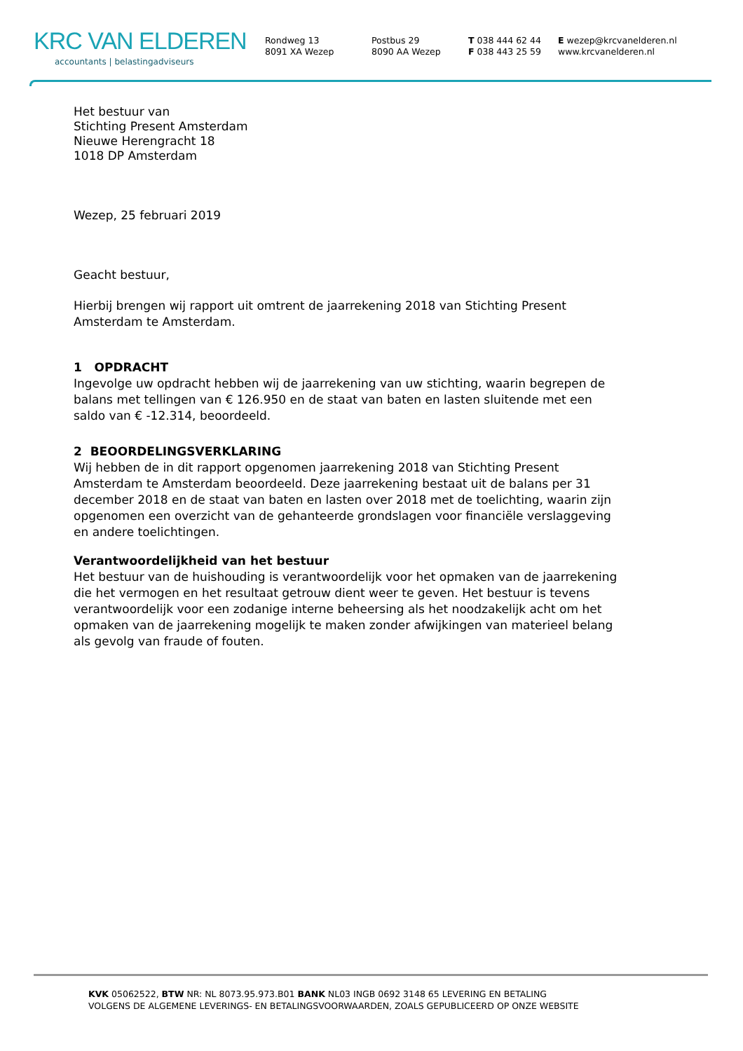KRC VAN ELDEREN
accountants | belastingadviseurs
Rondweg 13
8091 XA Wezep
Postbus 29
8090 AA Wezep
T 038 444 62 44
F 038 443 25 59
E wezep@krcvanelderen.nl
www.krcvanelderen.nl
Het bestuur van
Stichting Present Amsterdam
Nieuwe Herengracht 18
1018 DP Amsterdam
Wezep, 25 februari 2019
Geacht bestuur,
Hierbij brengen wij rapport uit omtrent de jaarrekening 2018 van Stichting Present Amsterdam te Amsterdam.
1 OPDRACHT
Ingevolge uw opdracht hebben wij de jaarrekening van uw stichting, waarin begrepen de balans met tellingen van € 126.950 en de staat van baten en lasten sluitende met een saldo van € -12.314, beoordeeld.
2 BEOORDELINGSVERKLARING
Wij hebben de in dit rapport opgenomen jaarrekening 2018 van Stichting Present Amsterdam te Amsterdam beoordeeld. Deze jaarrekening bestaat uit de balans per 31 december 2018 en de staat van baten en lasten over 2018 met de toelichting, waarin zijn opgenomen een overzicht van de gehanteerde grondslagen voor financiële verslaggeving en andere toelichtingen.
Verantwoordelijkheid van het bestuur
Het bestuur van de huishouding is verantwoordelijk voor het opmaken van de jaarrekening die het vermogen en het resultaat getrouw dient weer te geven. Het bestuur is tevens verantwoordelijk voor een zodanige interne beheersing als het noodzakelijk acht om het opmaken van de jaarrekening mogelijk te maken zonder afwijkingen van materieel belang als gevolg van fraude of fouten.
KVK 05062522, BTW NR: NL 8073.95.973.B01 BANK NL03 INGB 0692 3148 65 LEVERING EN BETALING
VOLGENS DE ALGEMENE LEVERINGS- EN BETALINGSVOORWAARDEN, ZOALS GEPUBLICEERD OP ONZE WEBSITE